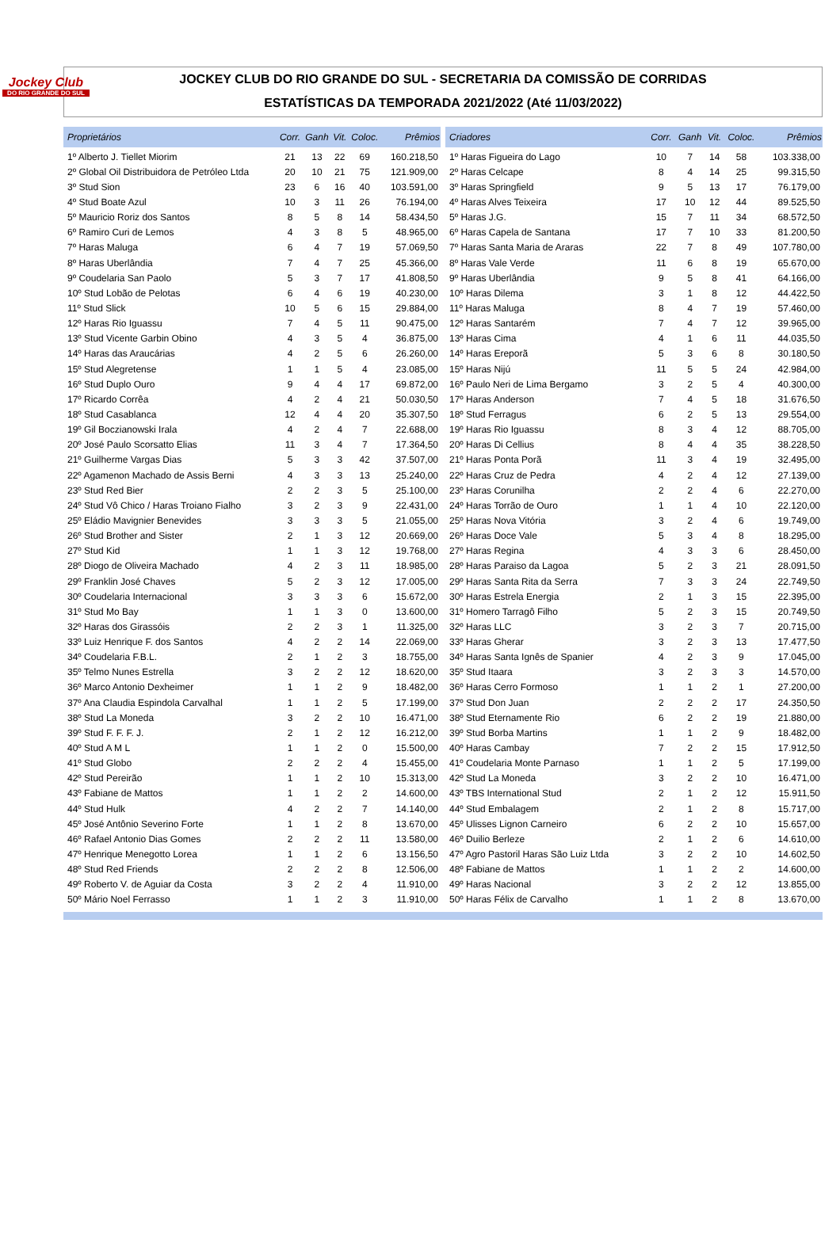Jockey Club
DO RIO GRANDE DO SUL
JOCKEY CLUB DO RIO GRANDE DO SUL - SECRETARIA DA COMISSÃO DE CORRIDAS
ESTATÍSTICAS DA TEMPORADA 2021/2022 (Até 11/03/2022)
| Proprietários | Corr. | Ganh | Vit. | Coloc. | Prêmios |
| --- | --- | --- | --- | --- | --- |
| 1º Alberto J. Tiellet Miorim | 21 | 13 | 22 | 69 | 160.218,50 |
| 2º Global Oil Distribuidora de Petróleo Ltda | 20 | 10 | 21 | 75 | 121.909,00 |
| 3º Stud Sion | 23 | 6 | 16 | 40 | 103.591,00 |
| 4º Stud Boate Azul | 10 | 3 | 11 | 26 | 76.194,00 |
| 5º Mauricio Roriz dos Santos | 8 | 5 | 8 | 14 | 58.434,50 |
| 6º Ramiro Curi de Lemos | 4 | 3 | 8 | 5 | 48.965,00 |
| 7º Haras Maluga | 6 | 4 | 7 | 19 | 57.069,50 |
| 8º Haras Uberlândia | 7 | 4 | 7 | 25 | 45.366,00 |
| 9º Coudelaria San Paolo | 5 | 3 | 7 | 17 | 41.808,50 |
| 10º Stud Lobão de Pelotas | 6 | 4 | 6 | 19 | 40.230,00 |
| 11º Stud Slick | 10 | 5 | 6 | 15 | 29.884,00 |
| 12º Haras Rio Iguassu | 7 | 4 | 5 | 11 | 90.475,00 |
| 13º Stud Vicente Garbin Obino | 4 | 3 | 5 | 4 | 36.875,00 |
| 14º Haras das Araucárias | 4 | 2 | 5 | 6 | 26.260,00 |
| 15º Stud Alegretense | 1 | 1 | 5 | 4 | 23.085,00 |
| 16º Stud Duplo Ouro | 9 | 4 | 4 | 17 | 69.872,00 |
| 17º Ricardo Corrêa | 4 | 2 | 4 | 21 | 50.030,50 |
| 18º Stud Casablanca | 12 | 4 | 4 | 20 | 35.307,50 |
| 19º Gil Boczianowski Irala | 4 | 2 | 4 | 7 | 22.688,00 |
| 20º José Paulo Scorsatto Elias | 11 | 3 | 4 | 7 | 17.364,50 |
| 21º Guilherme Vargas Dias | 5 | 3 | 3 | 42 | 37.507,00 |
| 22º Agamenon Machado de Assis Berni | 4 | 3 | 3 | 13 | 25.240,00 |
| 23º Stud Red Bier | 2 | 2 | 3 | 5 | 25.100,00 |
| 24º Stud Vô Chico / Haras Troiano Fialho | 3 | 2 | 3 | 9 | 22.431,00 |
| 25º Eládio Mavignier Benevides | 3 | 3 | 3 | 5 | 21.055,00 |
| 26º Stud Brother and Sister | 2 | 1 | 3 | 12 | 20.669,00 |
| 27º Stud Kid | 1 | 1 | 3 | 12 | 19.768,00 |
| 28º Diogo de Oliveira Machado | 4 | 2 | 3 | 11 | 18.985,00 |
| 29º Franklin José Chaves | 5 | 2 | 3 | 12 | 17.005,00 |
| 30º Coudelaria Internacional | 3 | 3 | 3 | 6 | 15.672,00 |
| 31º Stud Mo Bay | 1 | 1 | 3 | 0 | 13.600,00 |
| 32º Haras dos Girassóis | 2 | 2 | 3 | 1 | 11.325,00 |
| 33º Luiz Henrique F. dos Santos | 4 | 2 | 2 | 14 | 22.069,00 |
| 34º Coudelaria F.B.L. | 2 | 1 | 2 | 3 | 18.755,00 |
| 35º Telmo Nunes Estrella | 3 | 2 | 2 | 12 | 18.620,00 |
| 36º Marco Antonio Dexheimer | 1 | 1 | 2 | 9 | 18.482,00 |
| 37º Ana Claudia Espindola Carvalhal | 1 | 1 | 2 | 5 | 17.199,00 |
| 38º Stud La Moneda | 3 | 2 | 2 | 10 | 16.471,00 |
| 39º Stud F. F. F. J. | 2 | 1 | 2 | 12 | 16.212,00 |
| 40º Stud A M L | 1 | 1 | 2 | 0 | 15.500,00 |
| 41º Stud Globo | 2 | 2 | 2 | 4 | 15.455,00 |
| 42º Stud Pereirão | 1 | 1 | 2 | 10 | 15.313,00 |
| 43º Fabiane de Mattos | 1 | 1 | 2 | 2 | 14.600,00 |
| 44º Stud Hulk | 4 | 2 | 2 | 7 | 14.140,00 |
| 45º José Antônio Severino Forte | 1 | 1 | 2 | 8 | 13.670,00 |
| 46º Rafael Antonio Dias Gomes | 2 | 2 | 2 | 11 | 13.580,00 |
| 47º Henrique Menegotto Lorea | 1 | 1 | 2 | 6 | 13.156,50 |
| 48º Stud Red Friends | 2 | 2 | 2 | 8 | 12.506,00 |
| 49º Roberto V. de Aguiar da Costa | 3 | 2 | 2 | 4 | 11.910,00 |
| 50º Mário Noel Ferrasso | 1 | 1 | 2 | 3 | 11.910,00 |
| Criadores | Corr. | Ganh | Vit. | Coloc. | Prêmios |
| --- | --- | --- | --- | --- | --- |
| 1º Haras Figueira do Lago | 10 | 7 | 14 | 58 | 103.338,00 |
| 2º Haras Celcape | 8 | 4 | 14 | 25 | 99.315,50 |
| 3º Haras Springfield | 9 | 5 | 13 | 17 | 76.179,00 |
| 4º Haras Alves Teixeira | 17 | 10 | 12 | 44 | 89.525,50 |
| 5º Haras J.G. | 15 | 7 | 11 | 34 | 68.572,50 |
| 6º Haras Capela de Santana | 17 | 7 | 10 | 33 | 81.200,50 |
| 7º Haras Santa Maria de Araras | 22 | 7 | 8 | 49 | 107.780,00 |
| 8º Haras Vale Verde | 11 | 6 | 8 | 19 | 65.670,00 |
| 9º Haras Uberlândia | 9 | 5 | 8 | 41 | 64.166,00 |
| 10º Haras Dilema | 3 | 1 | 8 | 12 | 44.422,50 |
| 11º Haras Maluga | 8 | 4 | 7 | 19 | 57.460,00 |
| 12º Haras Santarém | 7 | 4 | 7 | 12 | 39.965,00 |
| 13º Haras Cima | 4 | 1 | 6 | 11 | 44.035,50 |
| 14º Haras Ereporã | 5 | 3 | 6 | 8 | 30.180,50 |
| 15º Haras Nijú | 11 | 5 | 5 | 24 | 42.984,00 |
| 16º Paulo Neri de Lima Bergamo | 3 | 2 | 5 | 4 | 40.300,00 |
| 17º Haras Anderson | 7 | 4 | 5 | 18 | 31.676,50 |
| 18º Stud Ferragus | 6 | 2 | 5 | 13 | 29.554,00 |
| 19º Haras Rio Iguassu | 8 | 3 | 4 | 12 | 88.705,00 |
| 20º Haras Di Cellius | 8 | 4 | 4 | 35 | 38.228,50 |
| 21º Haras Ponta Porã | 11 | 3 | 4 | 19 | 32.495,00 |
| 22º Haras Cruz de Pedra | 4 | 2 | 4 | 12 | 27.139,00 |
| 23º Haras Corunilha | 2 | 2 | 4 | 6 | 22.270,00 |
| 24º Haras Torrão de Ouro | 1 | 1 | 4 | 10 | 22.120,00 |
| 25º Haras Nova Vitória | 3 | 2 | 4 | 6 | 19.749,00 |
| 26º Haras Doce Vale | 5 | 3 | 4 | 8 | 18.295,00 |
| 27º Haras Regina | 4 | 3 | 3 | 6 | 28.450,00 |
| 28º Haras Paraiso da Lagoa | 5 | 2 | 3 | 21 | 28.091,50 |
| 29º Haras Santa Rita da Serra | 7 | 3 | 3 | 24 | 22.749,50 |
| 30º Haras Estrela Energia | 2 | 1 | 3 | 15 | 22.395,00 |
| 31º Homero Tarragô Filho | 5 | 2 | 3 | 15 | 20.749,50 |
| 32º Haras LLC | 3 | 2 | 3 | 7 | 20.715,00 |
| 33º Haras Gherar | 3 | 2 | 3 | 13 | 17.477,50 |
| 34º Haras Santa Ignês de Spanier | 4 | 2 | 3 | 9 | 17.045,00 |
| 35º Stud Itaara | 3 | 2 | 3 | 3 | 14.570,00 |
| 36º Haras Cerro Formoso | 1 | 1 | 2 | 1 | 27.200,00 |
| 37º Stud Don Juan | 2 | 2 | 2 | 17 | 24.350,50 |
| 38º Stud Eternamente Rio | 6 | 2 | 2 | 19 | 21.880,00 |
| 39º Stud Borba Martins | 1 | 1 | 2 | 9 | 18.482,00 |
| 40º Haras Cambay | 7 | 2 | 2 | 15 | 17.912,50 |
| 41º Coudelaria Monte Parnaso | 1 | 1 | 2 | 5 | 17.199,00 |
| 42º Stud La Moneda | 3 | 2 | 2 | 10 | 16.471,00 |
| 43º TBS International Stud | 2 | 1 | 2 | 12 | 15.911,50 |
| 44º Stud Embalagem | 2 | 1 | 2 | 8 | 15.717,00 |
| 45º Ulisses Lignon Carneiro | 6 | 2 | 2 | 10 | 15.657,00 |
| 46º Duilio Berleze | 2 | 1 | 2 | 6 | 14.610,00 |
| 47º Agro Pastoril Haras São Luiz Ltda | 3 | 2 | 2 | 10 | 14.602,50 |
| 48º Fabiane de Mattos | 1 | 1 | 2 | 2 | 14.600,00 |
| 49º Haras Nacional | 3 | 2 | 2 | 12 | 13.855,00 |
| 50º Haras Félix de Carvalho | 1 | 1 | 2 | 8 | 13.670,00 |